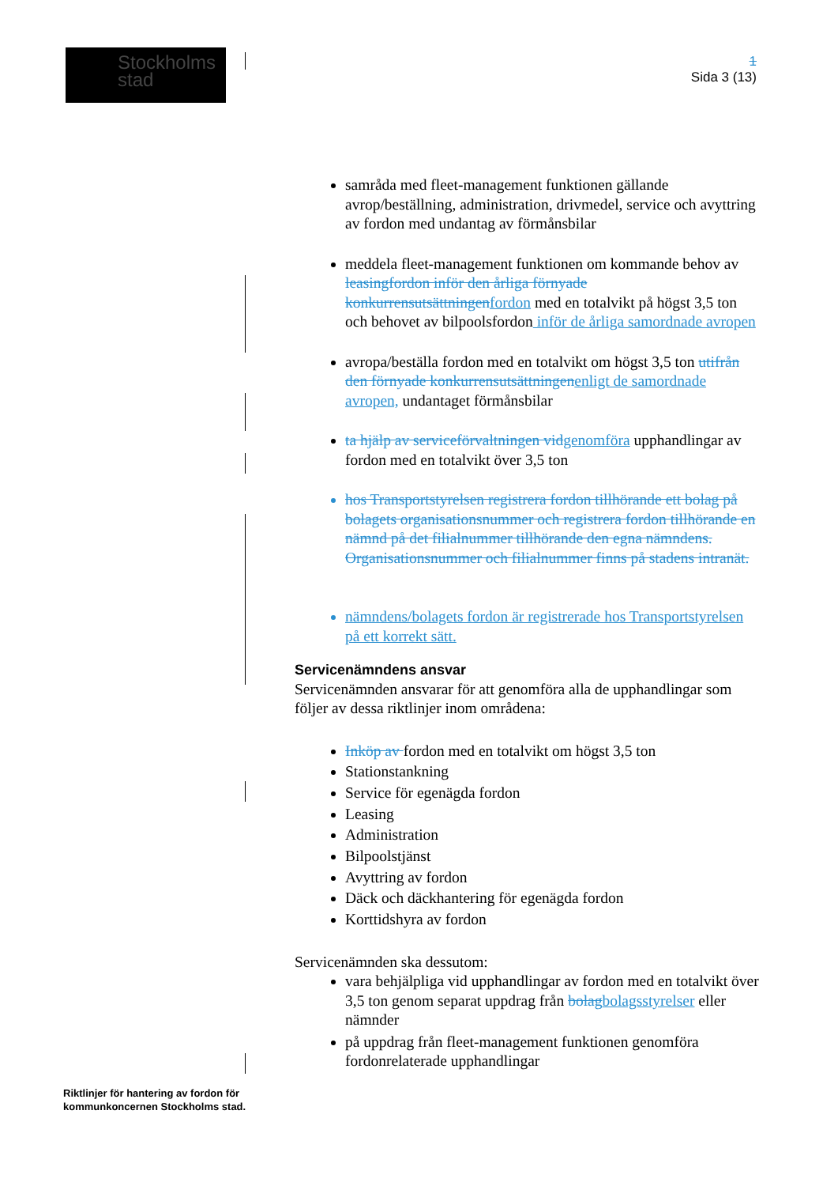Stockholms
stad
1
Sida 3 (13)
samråda med fleet-management funktionen gällande avrop/beställning, administration, drivmedel, service och avyttring av fordon med undantag av förmånsbilar
meddela fleet-management funktionen om kommande behov av leasingfordon inför den årliga förnyade konkurrensutsättningen fordon med en totalvikt på högst 3,5 ton och behovet av bilpoolsfordon inför de årliga samordnade avropen
avropa/beställa fordon med en totalvikt om högst 3,5 ton utifrån den förnyade konkurrensutsättningen enligt de samordnade avropen, undantaget förmånsbilar
ta hjälp av serviceförvaltningen vid genomföra upphandlingar av fordon med en totalvikt över 3,5 ton
hos Transportstyrelsen registrera fordon tillhörande ett bolag på bolagets organisationsnummer och registrera fordon tillhörande en nämnd på det filialnummer tillhörande den egna nämndens. Organisationsnummer och filialnummer finns på stadens intranät.
nämndens/bolagets fordon är registrerade hos Transportstyrelsen på ett korrekt sätt.
Servicenämndens ansvar
Servicenämnden ansvarar för att genomföra alla de upphandlingar som följer av dessa riktlinjer inom områdena:
Inköp av fordon med en totalvikt om högst 3,5 ton
Stationstankning
Service för egenägda fordon
Leasing
Administration
Bilpoolstjänst
Avyttring av fordon
Däck och däckhantering för egenägda fordon
Korttidshyra av fordon
Servicenämnden ska dessutom:
vara behjälpliga vid upphandlingar av fordon med en totalvikt över 3,5 ton genom separat uppdrag från bolag bolagsstyrelser eller nämnder
på uppdrag från fleet-management funktionen genomföra fordonrelaterade upphandlingar
Riktlinjer för hantering av fordon för
kommunkoncernen Stockholms stad.